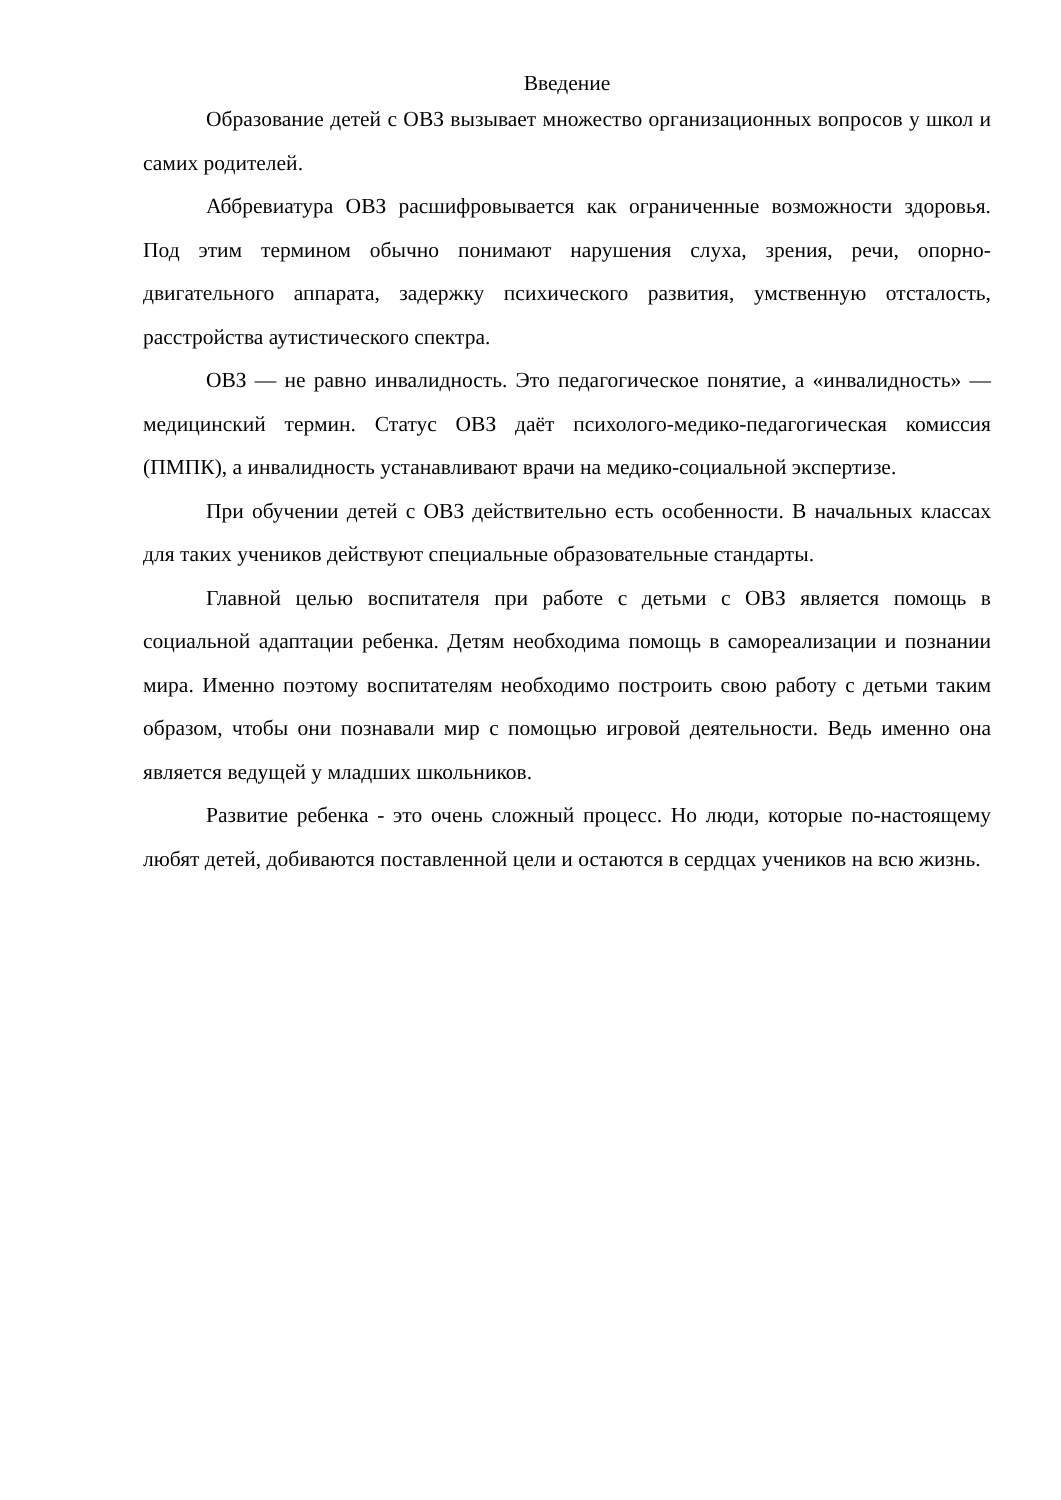Введение
Образование детей с ОВЗ вызывает множество организационных вопросов у школ и самих родителей.
Аббревиатура ОВЗ расшифровывается как ограниченные возможности здоровья. Под этим термином обычно понимают нарушения слуха, зрения, речи, опорно-двигательного аппарата, задержку психического развития, умственную отсталость, расстройства аутистического спектра.
ОВЗ — не равно инвалидность. Это педагогическое понятие, а «инвалидность» — медицинский термин. Статус ОВЗ даёт психолого-медико-педагогическая комиссия (ПМПК), а инвалидность устанавливают врачи на медико-социальной экспертизе.
При обучении детей с ОВЗ действительно есть особенности. В начальных классах для таких учеников действуют специальные образовательные стандарты.
Главной целью воспитателя при работе с детьми с ОВЗ является помощь в социальной адаптации ребенка. Детям необходима помощь в самореализации и познании мира. Именно поэтому воспитателям необходимо построить свою работу с детьми таким образом, чтобы они познавали мир с помощью игровой деятельности. Ведь именно она является ведущей у младших школьников.
Развитие ребенка - это очень сложный процесс. Но люди, которые по-настоящему любят детей, добиваются поставленной цели и остаются в сердцах учеников на всю жизнь.